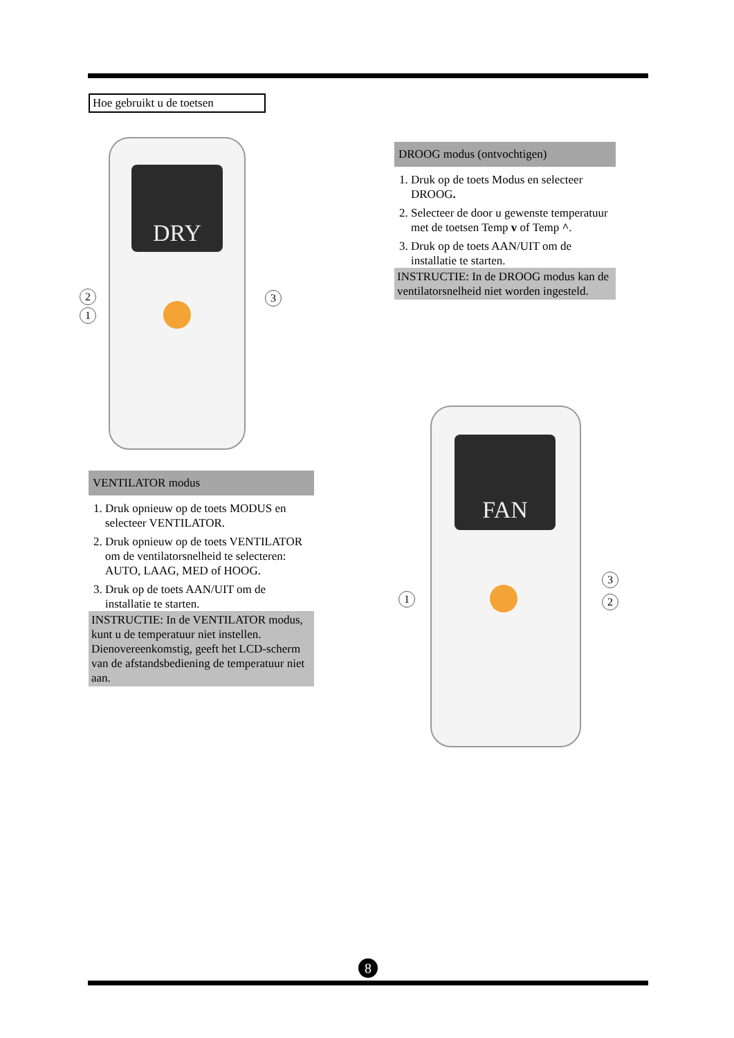Hoe gebruikt u de toetsen
DRY
2
1
3
DROOG modus (ontvochtigen)
1. Druk op de toets Modus en selecteer DROOG.
2. Selecteer de door u gewenste temperatuur met de toetsen Temp v of Temp ^.
3. Druk op de toets AAN/UIT om de installatie te starten.
INSTRUCTIE: In de DROOG modus kan de ventilatorsnelheid niet worden ingesteld.
VENTILATOR modus
1. Druk opnieuw op de toets MODUS en selecteer VENTILATOR.
2. Druk opnieuw op de toets VENTILATOR om de ventilatorsnelheid te selecteren: AUTO, LAAG, MED of HOOG.
3. Druk op de toets AAN/UIT om de installatie te starten.
INSTRUCTIE: In de VENTILATOR modus, kunt u de temperatuur niet instellen. Dienovereenkomstig, geeft het LCD-scherm van de afstandsbediening de temperatuur niet aan.
FAN
1
3
2
8